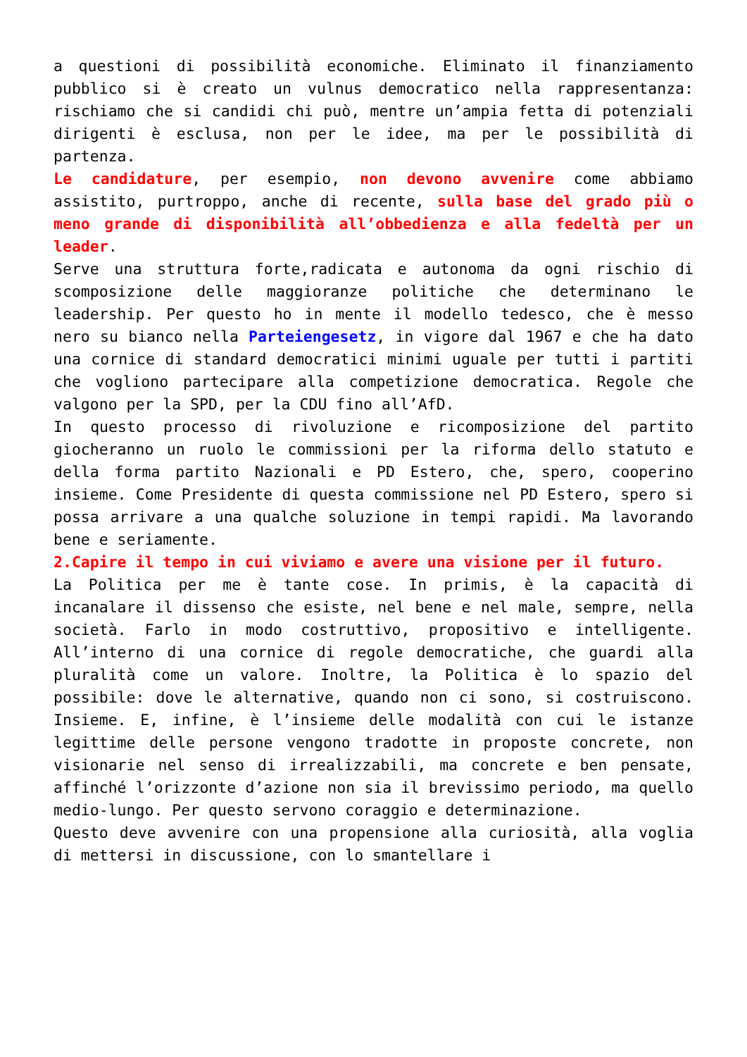a questioni di possibilità economiche. Eliminato il finanziamento pubblico si è creato un vulnus democratico nella rappresentanza: rischiamo che si candidi chi può, mentre un’ampia fetta di potenziali dirigenti è esclusa, non per le idee, ma per le possibilità di partenza.
Le candidature, per esempio, non devono avvenire come abbiamo assistito, purtroppo, anche di recente, sulla base del grado più o meno grande di disponibilità all’obbedienza e alla fedeltà per un leader.
Serve una struttura forte,radicata e autonoma da ogni rischio di scomposizione delle maggioranze politiche che determinano le leadership. Per questo ho in mente il modello tedesco, che è messo nero su bianco nella Parteiengesetz, in vigore dal 1967 e che ha dato una cornice di standard democratici minimi uguale per tutti i partiti che vogliono partecipare alla competizione democratica. Regole che valgono per la SPD, per la CDU fino all’AfD.
In questo processo di rivoluzione e ricomposizione del partito giocheranno un ruolo le commissioni per la riforma dello statuto e della forma partito Nazionali e PD Estero, che, spero, cooperino insieme. Come Presidente di questa commissione nel PD Estero, spero si possa arrivare a una qualche soluzione in tempi rapidi. Ma lavorando bene e seriamente.
2.Capire il tempo in cui viviamo e avere una visione per il futuro.
La Politica per me è tante cose. In primis, è la capacità di incanalare il dissenso che esiste, nel bene e nel male, sempre, nella società. Farlo in modo costruttivo, propositivo e intelligente. All’interno di una cornice di regole democratiche, che guardi alla pluralità come un valore. Inoltre, la Politica è lo spazio del possibile: dove le alternative, quando non ci sono, si costruiscono. Insieme. E, infine, è l’insieme delle modalità con cui le istanze legittime delle persone vengono tradotte in proposte concrete, non visionarie nel senso di irrealizzabili, ma concrete e ben pensate, affinché l’orizzonte d’azione non sia il brevissimo periodo, ma quello medio-lungo. Per questo servono coraggio e determinazione.
Questo deve avvenire con una propensione alla curiosità, alla voglia di mettersi in discussione, con lo smantellare i